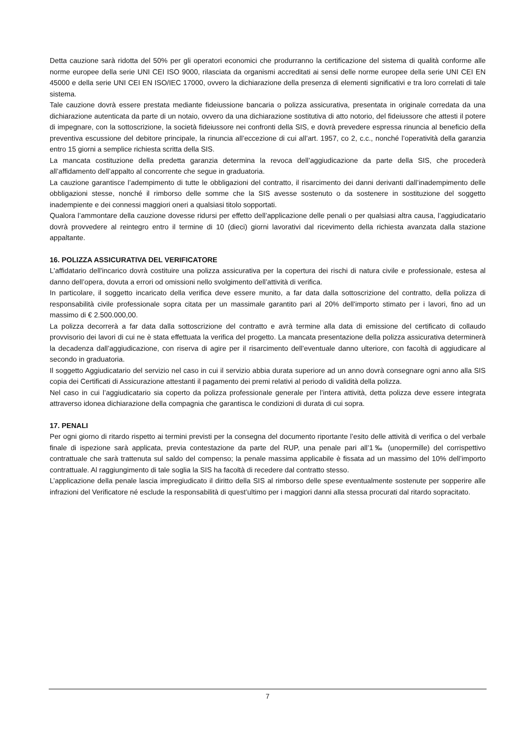Detta cauzione sarà ridotta del 50% per gli operatori economici che produrranno la certificazione del sistema di qualità conforme alle norme europee della serie UNI CEI ISO 9000, rilasciata da organismi accreditati ai sensi delle norme europee della serie UNI CEI EN 45000 e della serie UNI CEI EN ISO/IEC 17000, ovvero la dichiarazione della presenza di elementi significativi e tra loro correlati di tale sistema.
Tale cauzione dovrà essere prestata mediante fideiussione bancaria o polizza assicurativa, presentata in originale corredata da una dichiarazione autenticata da parte di un notaio, ovvero da una dichiarazione sostitutiva di atto notorio, del fideiussore che attesti il potere di impegnare, con la sottoscrizione, la società fideiussore nei confronti della SIS, e dovrà prevedere espressa rinuncia al beneficio della preventiva escussione del debitore principale, la rinuncia all’eccezione di cui all’art. 1957, co 2, c.c., nonché l’operatività della garanzia entro 15 giorni a semplice richiesta scritta della SIS.
La mancata costituzione della predetta garanzia determina la revoca dell’aggiudicazione da parte della SIS, che procederà all’affidamento dell’appalto al concorrente che segue in graduatoria.
La cauzione garantisce l’adempimento di tutte le obbligazioni del contratto, il risarcimento dei danni derivanti dall’inadempimento delle obbligazioni stesse, nonché il rimborso delle somme che la SIS avesse sostenuto o da sostenere in sostituzione del soggetto inadempiente e dei connessi maggiori oneri a qualsiasi titolo sopportati.
Qualora l’ammontare della cauzione dovesse ridursi per effetto dell’applicazione delle penali o per qualsiasi altra causa, l’aggiudicatario dovrà provvedere al reintegro entro il termine di 10 (dieci) giorni lavorativi dal ricevimento della richiesta avanzata dalla stazione appaltante.
16. POLIZZA ASSICURATIVA DEL VERIFICATORE
L'affidatario dell'incarico dovrà costituire una polizza assicurativa per la copertura dei rischi di natura civile e professionale, estesa al danno dell’opera, dovuta a errori od omissioni nello svolgimento dell’attività di verifica.
In particolare, il soggetto incaricato della verifica deve essere munito, a far data dalla sottoscrizione del contratto, della polizza di responsabilità civile professionale sopra citata per un massimale garantito pari al 20% dell'importo stimato per i lavori, fino ad un massimo di € 2.500.000,00.
La polizza decorrerà a far data dalla sottoscrizione del contratto e avrà termine alla data di emissione del certificato di collaudo provvisorio dei lavori di cui ne è stata effettuata la verifica del progetto. La mancata presentazione della polizza assicurativa determinerà la decadenza dall’aggiudicazione, con riserva di agire per il risarcimento dell’eventuale danno ulteriore, con facoltà di aggiudicare al secondo in graduatoria.
Il soggetto Aggiudicatario del servizio nel caso in cui il servizio abbia durata superiore ad un anno dovrà consegnare ogni anno alla SIS copia dei Certificati di Assicurazione attestanti il pagamento dei premi relativi al periodo di validità della polizza.
Nel caso in cui l’aggiudicatario sia coperto da polizza professionale generale per l’intera attività, detta polizza deve essere integrata attraverso idonea dichiarazione della compagnia che garantisca le condizioni di durata di cui sopra.
17. PENALI
Per ogni giorno di ritardo rispetto ai termini previsti per la consegna del documento riportante l’esito delle attività di verifica o del verbale finale di ispezione sarà applicata, previa contestazione da parte del RUP, una penale pari all’1‰ (unopermille) del corrispettivo contrattuale che sarà trattenuta sul saldo del compenso; la penale massima applicabile è fissata ad un massimo del 10% dell’importo contrattuale. Al raggiungimento di tale soglia la SIS ha facoltà di recedere dal contratto stesso.
L’applicazione della penale lascia impregiudicato il diritto della SIS al rimborso delle spese eventualmente sostenute per sopperire alle infrazioni del Verificatore né esclude la responsabilità di quest’ultimo per i maggiori danni alla stessa procurati dal ritardo sopracitato.
7